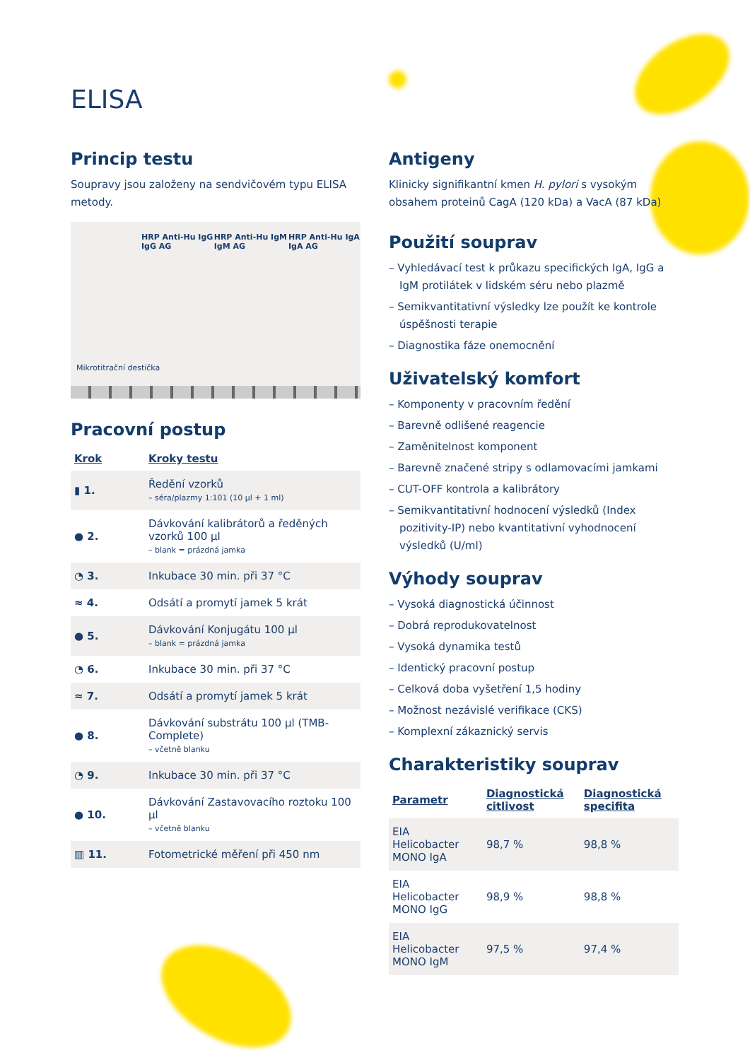ELISA
Princip testu
Soupravy jsou založeny na sendvičovém typu ELISA metody.
HRP Anti-Hu IgG IgG AG HRP Anti-Hu IgM IgM AG HRP Anti-Hu IgA IgA AG
Mikrotitrační destička
Pracovní postup
| Krok | Kroky testu |
| --- | --- |
| ▮ 1. | Ředění vzorků – séra/plazmy 1:101 (10 µl + 1 ml) |
| ● 2. | Dávkování kalibrátorů a ředěných vzorků 100 µl – blank = prázdná jamka |
| ◔ 3. | Inkubace 30 min. při 37 °C |
| ≈ 4. | Odsátí a promytí jamek 5 krát |
| ● 5. | Dávkování Konjugátu 100 µl – blank = prázdná jamka |
| ◔ 6. | Inkubace 30 min. při 37 °C |
| ≈ 7. | Odsátí a promytí jamek 5 krát |
| ● 8. | Dávkování substrátu 100 µl (TMB-Complete) – včetně blanku |
| ◔ 9. | Inkubace 30 min. při 37 °C |
| ● 10. | Dávkování Zastavovacího roztoku 100 µl – včetně blanku |
| ▥ 11. | Fotometrické měření při 450 nm |
Antigeny
Klinicky signifikantní kmen H. pylori s vysokým obsahem proteinů CagA (120 kDa) a VacA (87 kDa)
Použití souprav
– Vyhledávací test k průkazu specifických IgA, IgG a IgM protilátek v lidském séru nebo plazmě
– Semikvantitativní výsledky lze použít ke kontrole úspěšnosti terapie
– Diagnostika fáze onemocnění
Uživatelský komfort
– Komponenty v pracovním ředění
– Barevně odlišené reagencie
– Zaměnitelnost komponent
– Barevně značené stripy s odlamovacími jamkami
– CUT-OFF kontrola a kalibrátory
– Semikvantitativní hodnocení výsledků (Index pozitivity-IP) nebo kvantitativní vyhodnocení výsledků (U/ml)
Výhody souprav
– Vysoká diagnostická účinnost
– Dobrá reprodukovatelnost
– Vysoká dynamika testů
– Identický pracovní postup
– Celková doba vyšetření 1,5 hodiny
– Možnost nezávislé verifikace (CKS)
– Komplexní zákaznický servis
Charakteristiky souprav
| Parametr | Diagnostická citlivost | Diagnostická specifita |
| --- | --- | --- |
| EIA Helicobacter MONO IgA | 98,7 % | 98,8 % |
| EIA Helicobacter MONO IgG | 98,9 % | 98,8 % |
| EIA Helicobacter MONO IgM | 97,5 % | 97,4 % |